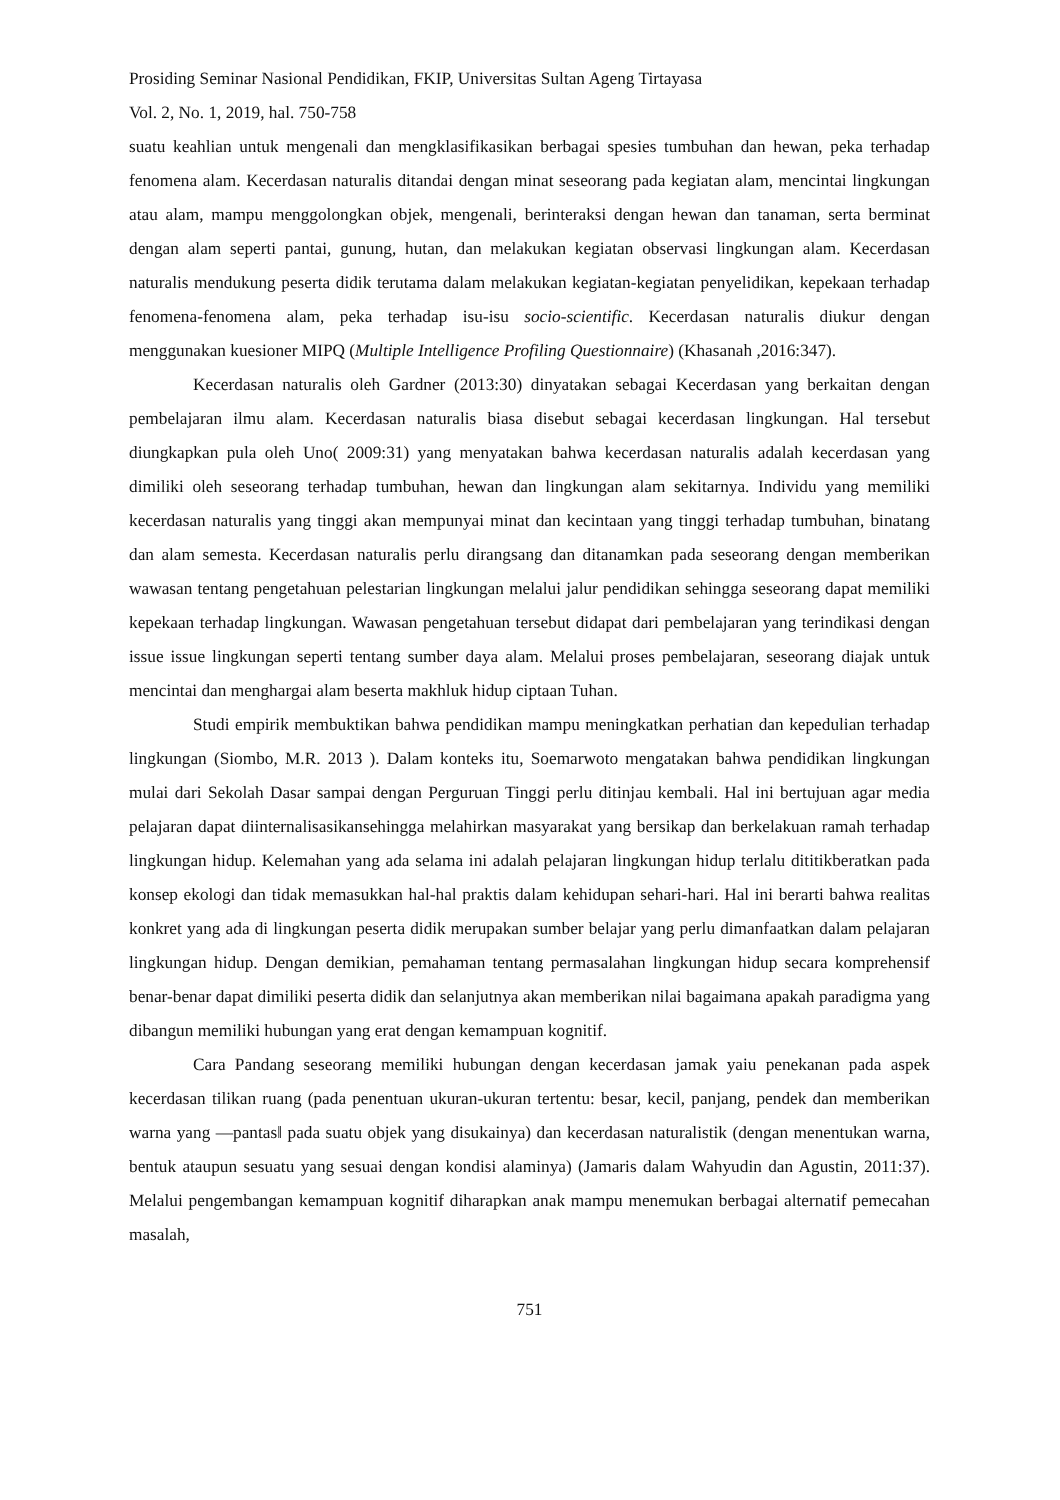Prosiding Seminar Nasional Pendidikan, FKIP, Universitas Sultan Ageng Tirtayasa
Vol. 2, No. 1, 2019, hal. 750-758
suatu keahlian untuk mengenali dan mengklasifikasikan berbagai spesies tumbuhan dan hewan, peka terhadap fenomena alam. Kecerdasan naturalis ditandai dengan minat seseorang pada kegiatan alam, mencintai lingkungan atau alam, mampu menggolongkan objek, mengenali, berinteraksi dengan hewan dan tanaman, serta berminat dengan alam seperti pantai, gunung, hutan, dan melakukan kegiatan observasi lingkungan alam. Kecerdasan naturalis mendukung peserta didik terutama dalam melakukan kegiatan-kegiatan penyelidikan, kepekaan terhadap fenomena-fenomena alam, peka terhadap isu-isu socio-scientific. Kecerdasan naturalis diukur dengan menggunakan kuesioner MIPQ (Multiple Intelligence Profiling Questionnaire) (Khasanah ,2016:347).
Kecerdasan naturalis oleh Gardner (2013:30) dinyatakan sebagai Kecerdasan yang berkaitan dengan pembelajaran ilmu alam. Kecerdasan naturalis biasa disebut sebagai kecerdasan lingkungan. Hal tersebut diungkapkan pula oleh Uno( 2009:31) yang menyatakan bahwa kecerdasan naturalis adalah kecerdasan yang dimiliki oleh seseorang terhadap tumbuhan, hewan dan lingkungan alam sekitarnya. Individu yang memiliki kecerdasan naturalis yang tinggi akan mempunyai minat dan kecintaan yang tinggi terhadap tumbuhan, binatang dan alam semesta. Kecerdasan naturalis perlu dirangsang dan ditanamkan pada seseorang dengan memberikan wawasan tentang pengetahuan pelestarian lingkungan melalui jalur pendidikan sehingga seseorang dapat memiliki kepekaan terhadap lingkungan. Wawasan pengetahuan tersebut didapat dari pembelajaran yang terindikasi dengan issue issue lingkungan seperti tentang sumber daya alam. Melalui proses pembelajaran, seseorang diajak untuk mencintai dan menghargai alam beserta makhluk hidup ciptaan Tuhan.
Studi empirik membuktikan bahwa pendidikan mampu meningkatkan perhatian dan kepedulian terhadap lingkungan (Siombo, M.R. 2013 ). Dalam konteks itu, Soemarwoto mengatakan bahwa pendidikan lingkungan mulai dari Sekolah Dasar sampai dengan Perguruan Tinggi perlu ditinjau kembali. Hal ini bertujuan agar media pelajaran dapat diinternalisasikansehingga melahirkan masyarakat yang bersikap dan berkelakuan ramah terhadap lingkungan hidup. Kelemahan yang ada selama ini adalah pelajaran lingkungan hidup terlalu dititikberatkan pada konsep ekologi dan tidak memasukkan hal-hal praktis dalam kehidupan sehari-hari. Hal ini berarti bahwa realitas konkret yang ada di lingkungan peserta didik merupakan sumber belajar yang perlu dimanfaatkan dalam pelajaran lingkungan hidup. Dengan demikian, pemahaman tentang permasalahan lingkungan hidup secara komprehensif benar-benar dapat dimiliki peserta didik dan selanjutnya akan memberikan nilai bagaimana apakah paradigma yang dibangun memiliki hubungan yang erat dengan kemampuan kognitif.
Cara Pandang seseorang memiliki hubungan dengan kecerdasan jamak yaiu penekanan pada aspek kecerdasan tilikan ruang (pada penentuan ukuran-ukuran tertentu: besar, kecil, panjang, pendek dan memberikan warna yang ―pantas‖ pada suatu objek yang disukainya) dan kecerdasan naturalistik (dengan menentukan warna, bentuk ataupun sesuatu yang sesuai dengan kondisi alaminya) (Jamaris dalam Wahyudin dan Agustin, 2011:37). Melalui pengembangan kemampuan kognitif diharapkan anak mampu menemukan berbagai alternatif pemecahan masalah,
751